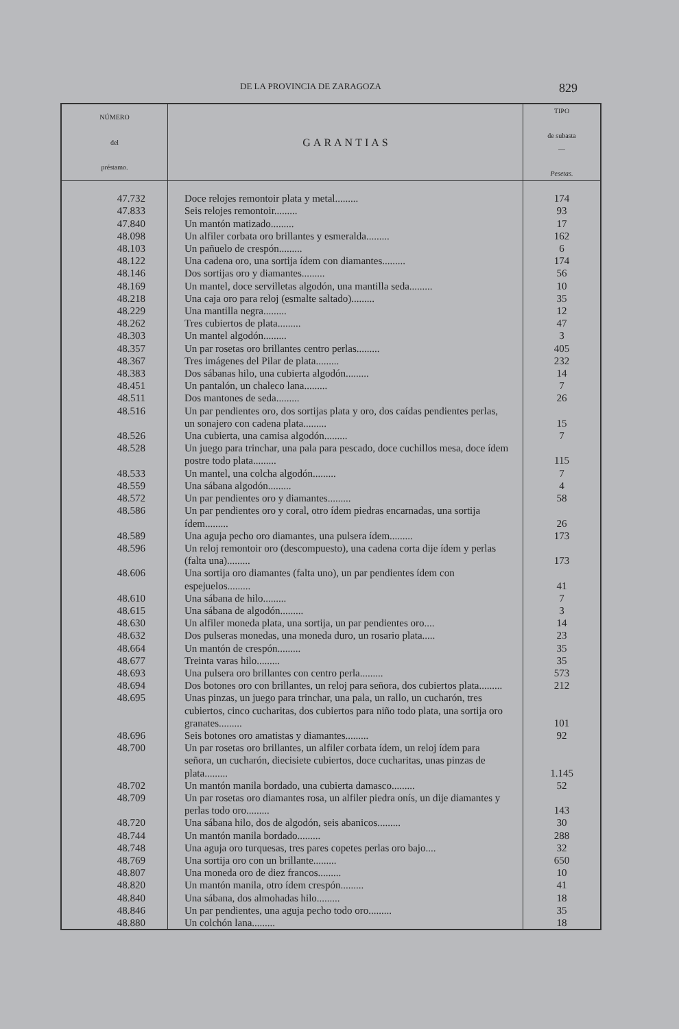DE LA PROVINCIA DE ZARAGOZA 829
| NÚMERO del préstamo. | GARANTIAS | TIPO de subasta — Pesetas. |
| --- | --- | --- |
| 47.732 | Doce relojes remontoir plata y metal......... | 174 |
| 47.833 | Seis relojes remontoir......... | 93 |
| 47.840 | Un mantón matizado......... | 17 |
| 48.098 | Un alfiler corbata oro brillantes y esmeralda......... | 162 |
| 48.103 | Un pañuelo de crespón......... | 6 |
| 48.122 | Una cadena oro, una sortija ídem con diamantes......... | 174 |
| 48.146 | Dos sortijas oro y diamantes......... | 56 |
| 48.169 | Un mantel, doce servilletas algodón, una mantilla seda......... | 10 |
| 48.218 | Una caja oro para reloj (esmalte saltado)......... | 35 |
| 48.229 | Una mantilla negra......... | 12 |
| 48.262 | Tres cubiertos de plata......... | 47 |
| 48.303 | Un mantel algodón......... | 3 |
| 48.357 | Un par rosetas oro brillantes centro perlas......... | 405 |
| 48.367 | Tres imágenes del Pilar de plata......... | 232 |
| 48.383 | Dos sábanas hilo, una cubierta algodón......... | 14 |
| 48.451 | Un pantalón, un chaleco lana......... | 7 |
| 48.511 | Dos mantones de seda......... | 26 |
| 48.516 | Un par pendientes oro, dos sortijas plata y oro, dos caídas pendientes perlas, un sonajero con cadena plata......... | 15 |
| 48.526 | Una cubierta, una camisa algodón......... | 7 |
| 48.528 | Un juego para trinchar, una pala para pescado, doce cuchillos mesa, doce ídem postre todo plata......... | 115 |
| 48.533 | Un mantel, una colcha algodón......... | 7 |
| 48.559 | Una sábana algodón......... | 4 |
| 48.572 | Un par pendientes oro y diamantes......... | 58 |
| 48.586 | Un par pendientes oro y coral, otro ídem piedras encarnadas, una sortija ídem......... | 26 |
| 48.589 | Una aguja pecho oro diamantes, una pulsera ídem......... | 173 |
| 48.596 | Un reloj remontoir oro (descompuesto), una cadena corta dije ídem y perlas (falta una)......... | 173 |
| 48.606 | Una sortija oro diamantes (falta uno), un par pendientes ídem con espejuelos......... | 41 |
| 48.610 | Una sábana de hilo......... | 7 |
| 48.615 | Una sábana de algodón......... | 3 |
| 48.630 | Un alfiler moneda plata, una sortija, un par pendientes oro.... | 14 |
| 48.632 | Dos pulseras monedas, una moneda duro, un rosario plata..... | 23 |
| 48.664 | Un mantón de crespón......... | 35 |
| 48.677 | Treinta varas hilo......... | 35 |
| 48.693 | Una pulsera oro brillantes con centro perla......... | 573 |
| 48.694 | Dos botones oro con brillantes, un reloj para señora, dos cubiertos plata......... | 212 |
| 48.695 | Unas pinzas, un juego para trinchar, una pala, un rallo, un cucharón, tres cubiertos, cinco cucharitas, dos cubiertos para niño todo plata, una sortija oro granates......... | 101 |
| 48.696 | Seis botones oro amatistas y diamantes......... | 92 |
| 48.700 | Un par rosetas oro brillantes, un alfiler corbata ídem, un reloj ídem para señora, un cucharón, diecisiete cubiertos, doce cucharitas, unas pinzas de plata......... | 1.145 |
| 48.702 | Un mantón manila bordado, una cubierta damasco......... | 52 |
| 48.709 | Un par rosetas oro diamantes rosa, un alfiler piedra onís, un dije diamantes y perlas todo oro......... | 143 |
| 48.720 | Una sábana hilo, dos de algodón, seis abanicos......... | 30 |
| 48.744 | Un mantón manila bordado......... | 288 |
| 48.748 | Una aguja oro turquesas, tres pares copetes perlas oro bajo.... | 32 |
| 48.769 | Una sortija oro con un brillante......... | 650 |
| 48.807 | Una moneda oro de diez francos......... | 10 |
| 48.820 | Un mantón manila, otro ídem crespón......... | 41 |
| 48.840 | Una sábana, dos almohadas hilo......... | 18 |
| 48.846 | Un par pendientes, una aguja pecho todo oro......... | 35 |
| 48.880 | Un colchón lana......... | 18 |